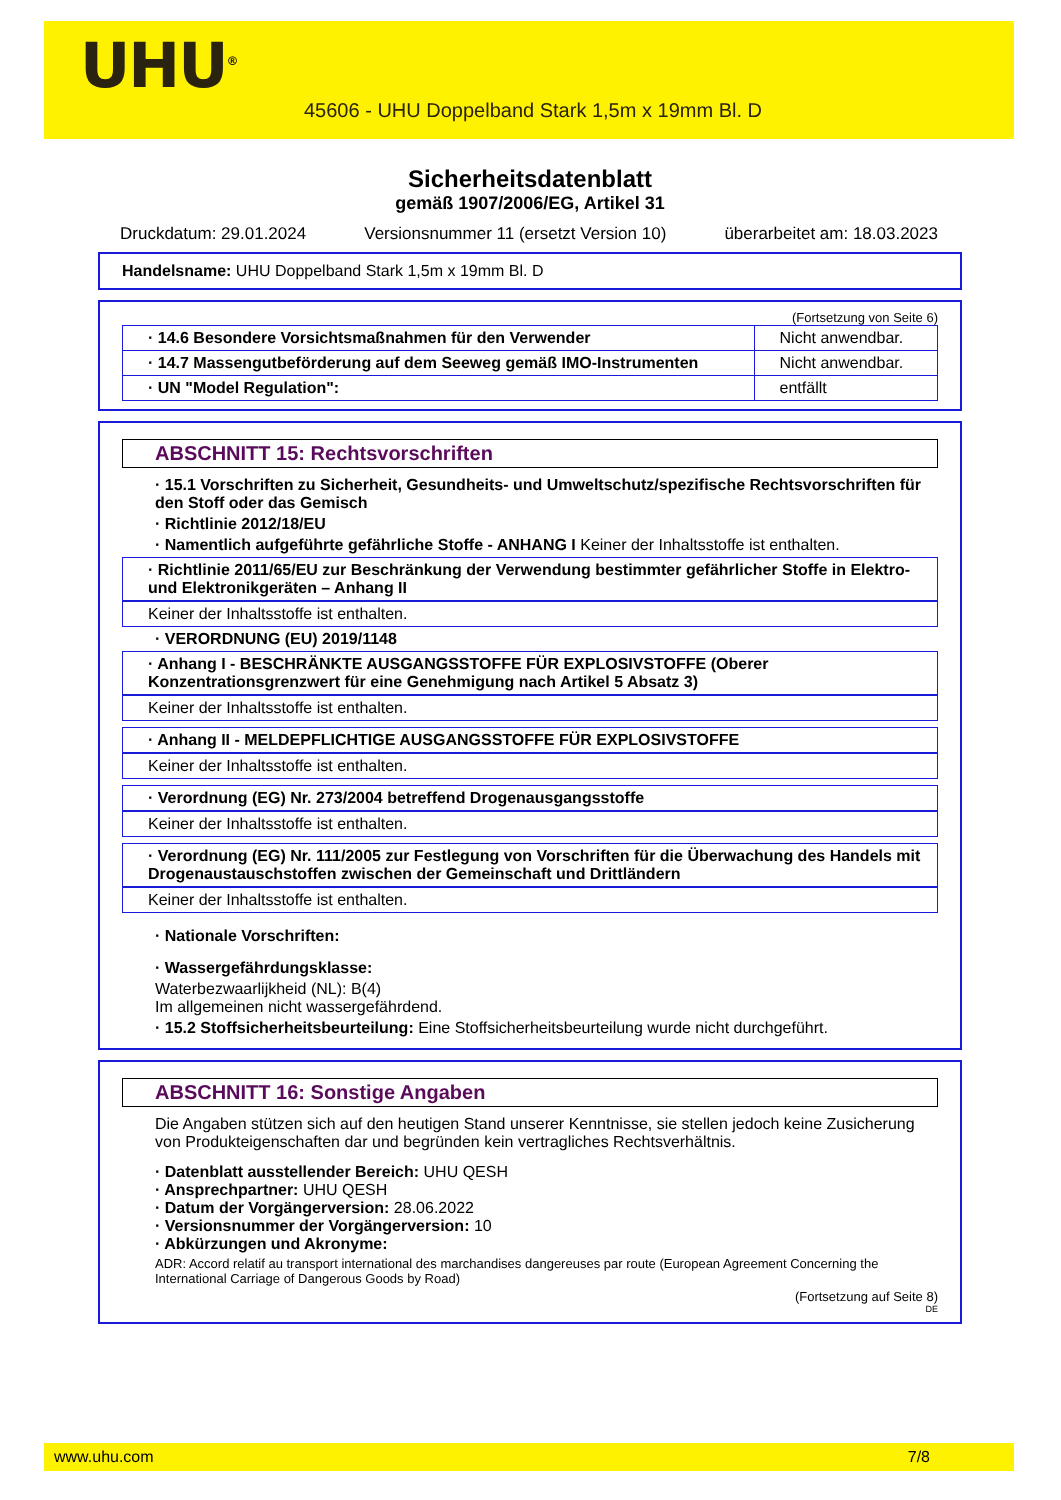UHU<sup>®</sup>
45606 - UHU Doppelband Stark 1,5m x 19mm Bl. D
Sicherheitsdatenblatt
gemäß 1907/2006/EG, Artikel 31
Druckdatum: 29.01.2024 Versionsnummer 11 (ersetzt Version 10) überarbeitet am: 18.03.2023
Handelsname: UHU Doppelband Stark 1,5m x 19mm Bl. D
(Fortsetzung von Seite 6)
| · 14.6 Besondere Vorsichtsmaßnahmen für den Verwender | Nicht anwendbar. |
| · 14.7 Massengutbeförderung auf dem Seeweg gemäß IMO-Instrumenten | Nicht anwendbar. |
| · UN "Model Regulation": | entfällt |
ABSCHNITT 15: Rechtsvorschriften
· 15.1 Vorschriften zu Sicherheit, Gesundheits- und Umweltschutz/spezifische Rechtsvorschriften für den Stoff oder das Gemisch
· Richtlinie 2012/18/EU
· Namentlich aufgeführte gefährliche Stoffe - ANHANG I Keiner der Inhaltsstoffe ist enthalten.
· Richtlinie 2011/65/EU zur Beschränkung der Verwendung bestimmter gefährlicher Stoffe in Elektro- und Elektronikgeräten – Anhang II
Keiner der Inhaltsstoffe ist enthalten.
· VERORDNUNG (EU) 2019/1148
· Anhang I - BESCHRÄNKTE AUSGANGSSTOFFE FÜR EXPLOSIVSTOFFE (Oberer Konzentrationsgrenzwert für eine Genehmigung nach Artikel 5 Absatz 3)
Keiner der Inhaltsstoffe ist enthalten.
· Anhang II - MELDEPFLICHTIGE AUSGANGSSTOFFE FÜR EXPLOSIVSTOFFE
Keiner der Inhaltsstoffe ist enthalten.
· Verordnung (EG) Nr. 273/2004 betreffend Drogenausgangsstoffe
Keiner der Inhaltsstoffe ist enthalten.
· Verordnung (EG) Nr. 111/2005 zur Festlegung von Vorschriften für die Überwachung des Handels mit Drogenaustauschstoffen zwischen der Gemeinschaft und Drittländern
Keiner der Inhaltsstoffe ist enthalten.
· Nationale Vorschriften:
· Wassergefährdungsklasse:
Waterbezwaarlijkheid (NL): B(4)
Im allgemeinen nicht wassergefährdend.
· 15.2 Stoffsicherheitsbeurteilung: Eine Stoffsicherheitsbeurteilung wurde nicht durchgeführt.
ABSCHNITT 16: Sonstige Angaben
Die Angaben stützen sich auf den heutigen Stand unserer Kenntnisse, sie stellen jedoch keine Zusicherung von Produkteigenschaften dar und begründen kein vertragliches Rechtsverhältnis.
· Datenblatt ausstellender Bereich: UHU QESH
· Ansprechpartner: UHU QESH
· Datum der Vorgängerversion: 28.06.2022
· Versionsnummer der Vorgängerversion: 10
· Abkürzungen und Akronyme:
ADR: Accord relatif au transport international des marchandises dangereuses par route (European Agreement Concerning the International Carriage of Dangerous Goods by Road)
(Fortsetzung auf Seite 8)
DE
www.uhu.com 7/8